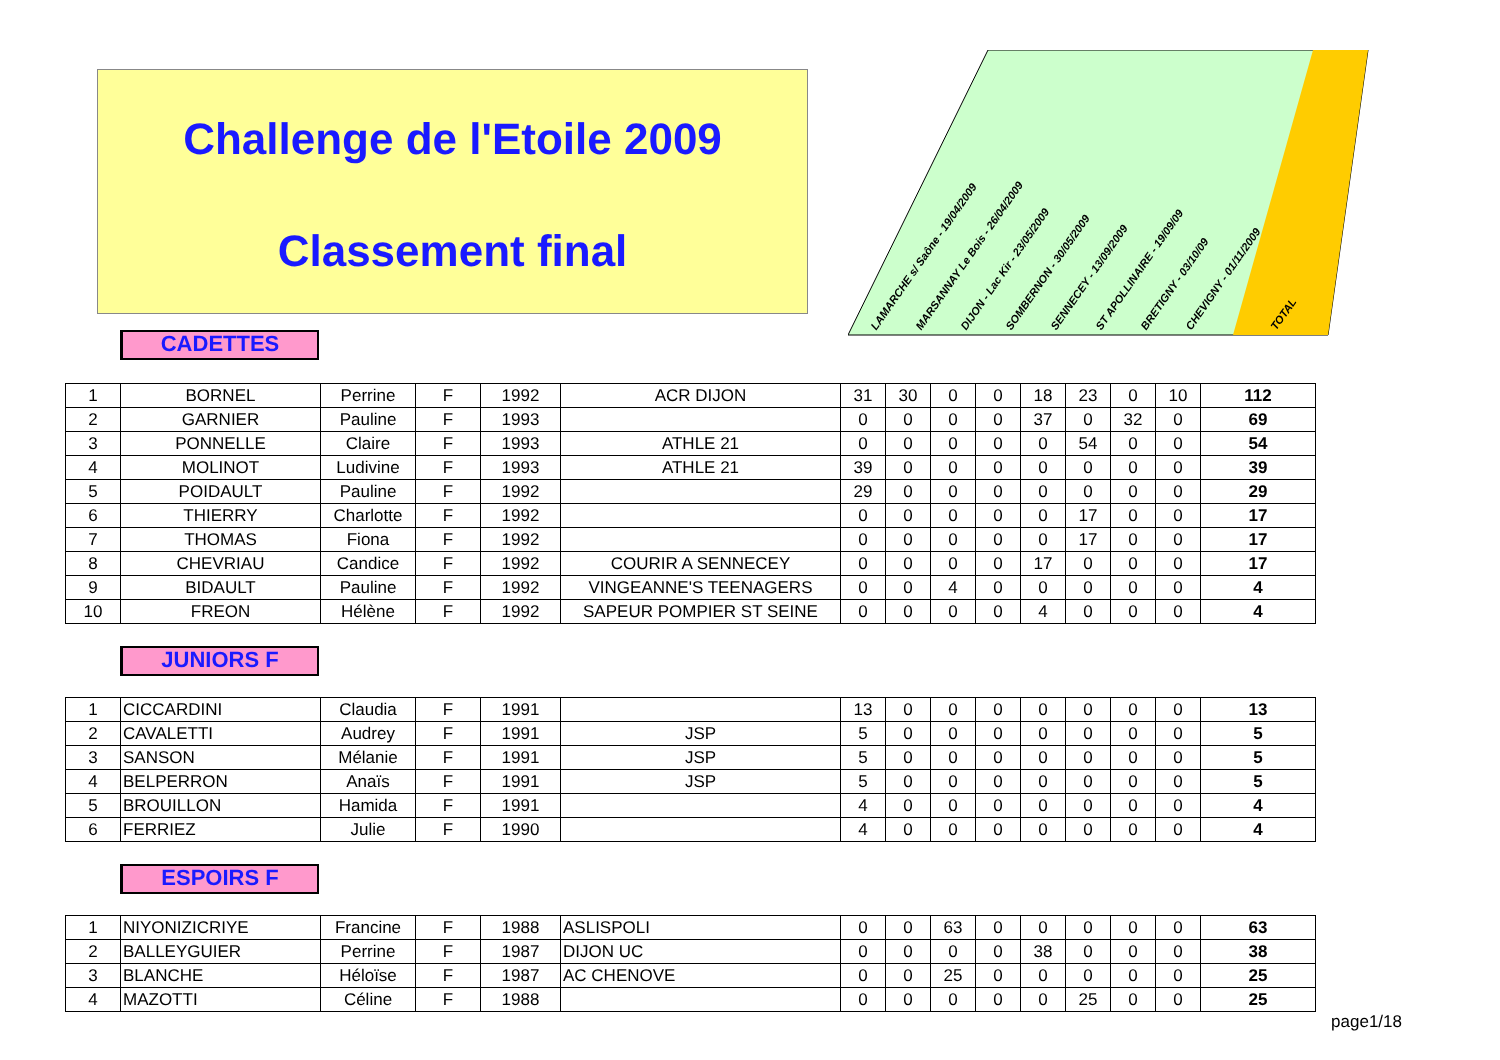Challenge de l'Etoile 2009
Classement final
LAMARCHE s/ Saône - 19/04/2009 MARSANNAY Le Bois - 26/04/2009 DIJON - Lac Kir - 23/05/2009 SOMBERNON - 30/05/2009 SENNECEY - 13/09/2009 ST APOLLINAIRE - 19/09/09 BRETIGNY - 03/10/09 CHEVIGNY - 01/11/2009 TOTAL
CADETTES
| 1 | BORNEL | Perrine | F | 1992 | ACR DIJON | 31 | 30 | 0 | 0 | 18 | 23 | 0 | 10 | 112 |
| 2 | GARNIER | Pauline | F | 1993 | | 0 | 0 | 0 | 0 | 37 | 0 | 32 | 0 | 69 |
| 3 | PONNELLE | Claire | F | 1993 | ATHLE 21 | 0 | 0 | 0 | 0 | 0 | 54 | 0 | 0 | 54 |
| 4 | MOLINOT | Ludivine | F | 1993 | ATHLE 21 | 39 | 0 | 0 | 0 | 0 | 0 | 0 | 0 | 39 |
| 5 | POIDAULT | Pauline | F | 1992 | | 29 | 0 | 0 | 0 | 0 | 0 | 0 | 0 | 29 |
| 6 | THIERRY | Charlotte | F | 1992 | | 0 | 0 | 0 | 0 | 0 | 17 | 0 | 0 | 17 |
| 7 | THOMAS | Fiona | F | 1992 | | 0 | 0 | 0 | 0 | 0 | 17 | 0 | 0 | 17 |
| 8 | CHEVRIAU | Candice | F | 1992 | COURIR A SENNECEY | 0 | 0 | 0 | 0 | 17 | 0 | 0 | 0 | 17 |
| 9 | BIDAULT | Pauline | F | 1992 | VINGEANNE'S TEENAGERS | 0 | 0 | 4 | 0 | 0 | 0 | 0 | 0 | 4 |
| 10 | FREON | Hélène | F | 1992 | SAPEUR POMPIER ST SEINE | 0 | 0 | 0 | 0 | 4 | 0 | 0 | 0 | 4 |
JUNIORS F
| 1 | CICCARDINI | Claudia | F | 1991 | | 13 | 0 | 0 | 0 | 0 | 0 | 0 | 0 | 13 |
| 2 | CAVALETTI | Audrey | F | 1991 | JSP | 5 | 0 | 0 | 0 | 0 | 0 | 0 | 0 | 5 |
| 3 | SANSON | Mélanie | F | 1991 | JSP | 5 | 0 | 0 | 0 | 0 | 0 | 0 | 0 | 5 |
| 4 | BELPERRON | Anaïs | F | 1991 | JSP | 5 | 0 | 0 | 0 | 0 | 0 | 0 | 0 | 5 |
| 5 | BROUILLON | Hamida | F | 1991 | | 4 | 0 | 0 | 0 | 0 | 0 | 0 | 0 | 4 |
| 6 | FERRIEZ | Julie | F | 1990 | | 4 | 0 | 0 | 0 | 0 | 0 | 0 | 0 | 4 |
ESPOIRS F
| 1 | NIYONIZICRIYE | Francine | F | 1988 | ASLISPOLI | 0 | 0 | 63 | 0 | 0 | 0 | 0 | 0 | 63 |
| 2 | BALLEYGUIER | Perrine | F | 1987 | DIJON UC | 0 | 0 | 0 | 0 | 38 | 0 | 0 | 0 | 38 |
| 3 | BLANCHE | Héloïse | F | 1987 | AC CHENOVE | 0 | 0 | 25 | 0 | 0 | 0 | 0 | 0 | 25 |
| 4 | MAZOTTI | Céline | F | 1988 | | 0 | 0 | 0 | 0 | 0 | 25 | 0 | 0 | 25 |
page1/18